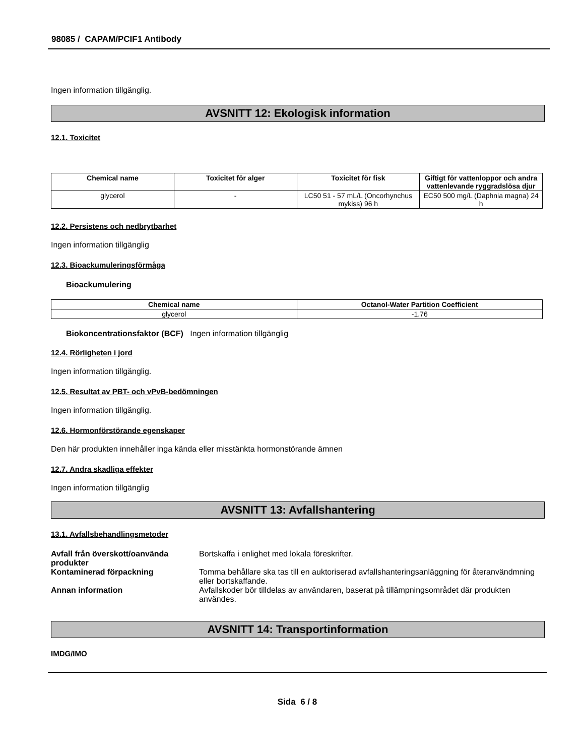98085 / CAPAM/PCIF1 Antibody
Ingen information tillgänglig.
AVSNITT 12: Ekologisk information
12.1. Toxicitet
| Chemical name | Toxicitet för alger | Toxicitet för fisk | Giftigt för vattenloppor och andra vattenlevande ryggradslösa djur |
| --- | --- | --- | --- |
| glycerol | - | LC50 51 - 57 mL/L (Oncorhynchus mykiss) 96 h | EC50 500 mg/L (Daphnia magna) 24 h |
12.2. Persistens och nedbrytbarhet
Ingen information tillgänglig
12.3. Bioackumuleringsförmåga
Bioackumulering
| Chemical name | Octanol-Water Partition Coefficient |
| --- | --- |
| glycerol | -1.76 |
Biokoncentrationsfaktor (BCF) Ingen information tillgänglig
12.4. Rörligheten i jord
Ingen information tillgänglig.
12.5. Resultat av PBT- och vPvB-bedömningen
Ingen information tillgänglig.
12.6. Hormonförstörande egenskaper
Den här produkten innehåller inga kända eller misstänkta hormonstörande ämnen
12.7. Andra skadliga effekter
Ingen information tillgänglig
AVSNITT 13: Avfallshantering
13.1. Avfallsbehandlingsmetoder
Avfall från överskott/oanvända produkter
Bortskaffa i enlighet med lokala föreskrifter.
Kontaminerad förpackning Tomma behållare ska tas till en auktoriserad avfallshanteringsanläggning för återanvändmning eller bortskaffande.
Annan information Avfallskoder bör tilldelas av användaren, baserat på tillämpningsområdet där produkten användes.
AVSNITT 14: Transportinformation
IMDG/IMO
Sida 6 / 8